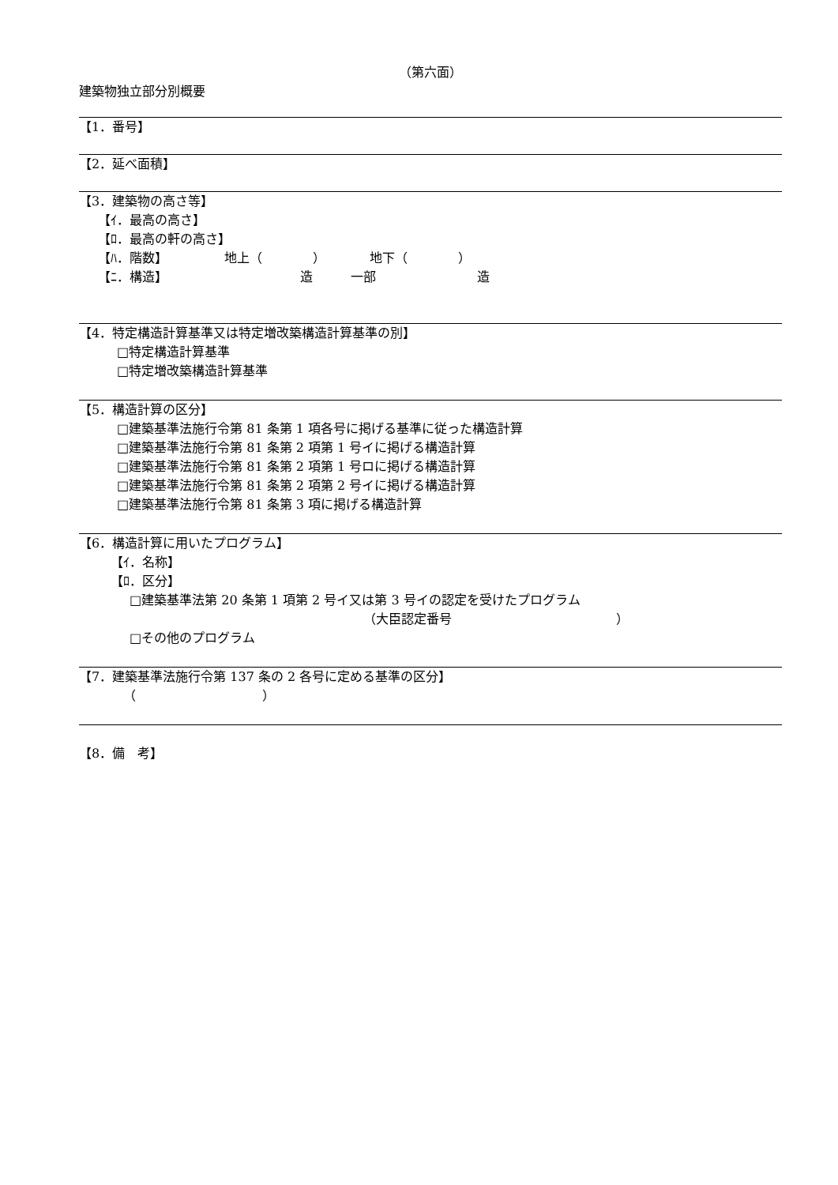（第六面）
建築物独立部分別概要
【1．番号】
【2．延べ面積】
【3．建築物の高さ等】
　　【ｲ．最高の高さ】
　　【ﾛ．最高の軒の高さ】
　　【ﾊ．階数】　　　　　地上（　　　　）　　　　地下（　　　　）
　　【ﾆ．構造】　　　　　　　　　　　造　　　一部　　　　　　　　造
【4．特定構造計算基準又は特定増改築構造計算基準の別】
　　　□特定構造計算基準
　　　□特定増改築構造計算基準
【5．構造計算の区分】
　　　□建築基準法施行令第 81 条第 1 項各号に掲げる基準に従った構造計算
　　　□建築基準法施行令第 81 条第 2 項第 1 号イに掲げる構造計算
　　　□建築基準法施行令第 81 条第 2 項第 1 号ロに掲げる構造計算
　　　□建築基準法施行令第 81 条第 2 項第 2 号イに掲げる構造計算
　　　□建築基準法施行令第 81 条第 3 項に掲げる構造計算
【6．構造計算に用いたプログラム】
　　　【ｲ．名称】
　　　【ﾛ．区分】
　　　　□建築基準法第 20 条第 1 項第 2 号イ又は第 3 号イの認定を受けたプログラム
　　　　　　　　　　　　　　　　　　　　　　　（大臣認定番号　　　　　　　　　　　　　）
　　　　□その他のプログラム
【7．建築基準法施行令第 137 条の 2 各号に定める基準の区分】
　　　　（　　　　　　　　　　）
【8．備　考】